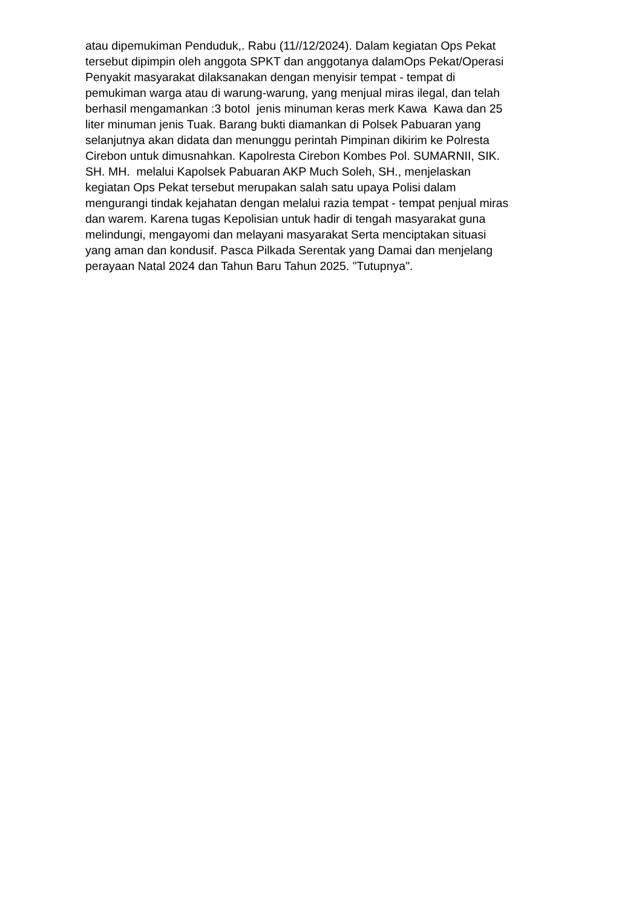atau dipemukiman Penduduk,. Rabu (11//12/2024). Dalam kegiatan Ops Pekat
tersebut dipimpin oleh anggota SPKT dan anggotanya dalamOps Pekat/Operasi
Penyakit masyarakat dilaksanakan dengan menyisir tempat - tempat di
pemukiman warga atau di warung-warung, yang menjual miras ilegal, dan telah
berhasil mengamankan :3 botol jenis minuman keras merk Kawa Kawa dan 25
liter minuman jenis Tuak. Barang bukti diamankan di Polsek Pabuaran yang
selanjutnya akan didata dan menunggu perintah Pimpinan dikirim ke Polresta
Cirebon untuk dimusnahkan. Kapolresta Cirebon Kombes Pol. SUMARNII, SIK.
SH. MH. melalui Kapolsek Pabuaran AKP Much Soleh, SH., menjelaskan
kegiatan Ops Pekat tersebut merupakan salah satu upaya Polisi dalam
mengurangi tindak kejahatan dengan melalui razia tempat - tempat penjual miras
dan warem. Karena tugas Kepolisian untuk hadir di tengah masyarakat guna
melindungi, mengayomi dan melayani masyarakat Serta menciptakan situasi
yang aman dan kondusif. Pasca Pilkada Serentak yang Damai dan menjelang
perayaan Natal 2024 dan Tahun Baru Tahun 2025. "Tutupnya".